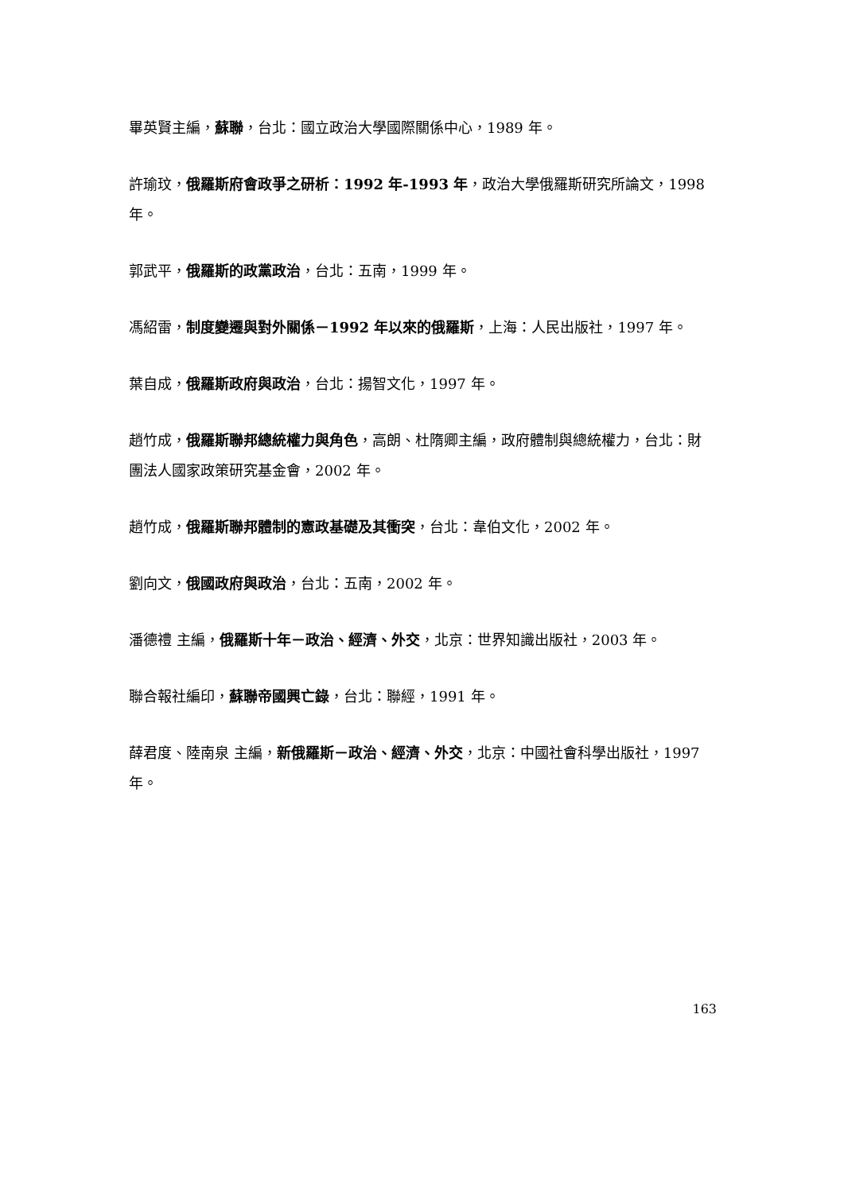畢英賢主編，蘇聯，台北：國立政治大學國際關係中心，1989 年。
許瑜玟，俄羅斯府會政爭之研析：1992 年-1993 年，政治大學俄羅斯研究所論文，1998 年。
郭武平，俄羅斯的政黨政治，台北：五南，1999 年。
馮紹雷，制度變遷與對外關係－1992 年以來的俄羅斯，上海：人民出版社，1997 年。
葉自成，俄羅斯政府與政治，台北：揚智文化，1997 年。
趙竹成，俄羅斯聯邦總統權力與角色，高朗、杜隋卿主編，政府體制與總統權力，台北：財團法人國家政策研究基金會，2002 年。
趙竹成，俄羅斯聯邦體制的憲政基礎及其衝突，台北：韋伯文化，2002 年。
劉向文，俄國政府與政治，台北：五南，2002 年。
潘德禮 主編，俄羅斯十年－政治、經濟、外交，北京：世界知識出版社，2003 年。
聯合報社編印，蘇聯帝國興亡錄，台北：聯經，1991 年。
薛君度、陸南泉 主編，新俄羅斯－政治、經濟、外交，北京：中國社會科學出版社，1997 年。
163